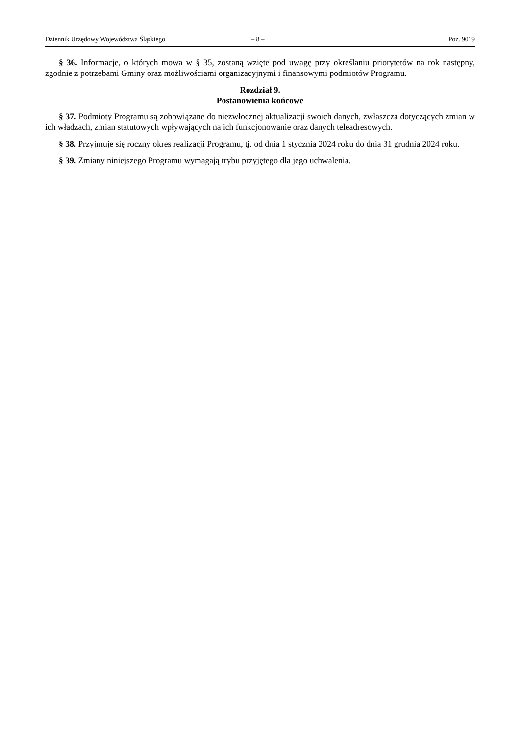Dziennik Urzędowy Województwa Śląskiego – 8 – Poz. 9019
§ 36. Informacje, o których mowa w § 35, zostaną wzięte pod uwagę przy określaniu priorytetów na rok następny, zgodnie z potrzebami Gminy oraz możliwościami organizacyjnymi i finansowymi podmiotów Programu.
Rozdział 9.
Postanowienia końcowe
§ 37. Podmioty Programu są zobowiązane do niezwłocznej aktualizacji swoich danych, zwłaszcza dotyczących zmian w ich władzach, zmian statutowych wpływających na ich funkcjonowanie oraz danych teleadresowych.
§ 38. Przyjmuje się roczny okres realizacji Programu, tj. od dnia 1 stycznia 2024 roku do dnia 31 grudnia 2024 roku.
§ 39. Zmiany niniejszego Programu wymagają trybu przyjętego dla jego uchwalenia.